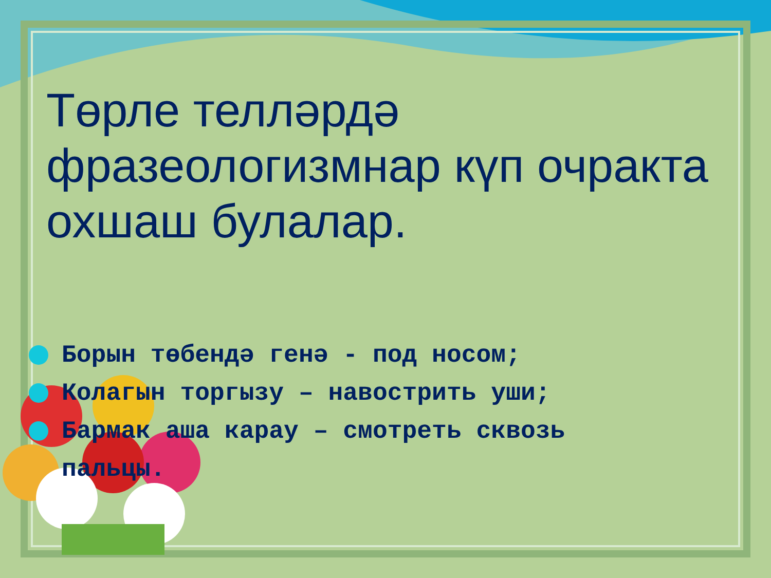Төрле телләрдә фразеологизмнар күп очракта охшаш булалар.
Борын төбендә генә - под носом;
Колагын торгызу – навострить уши;
Бармак аша карау – смотреть сквозь
пальцы.